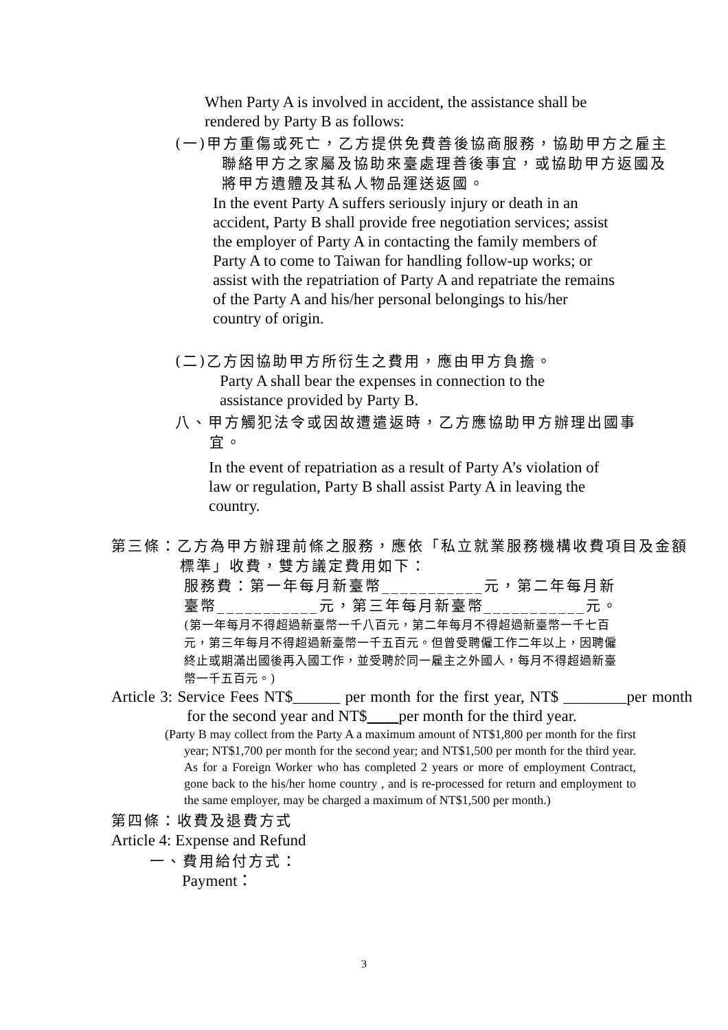When Party A is involved in accident, the assistance shall be rendered by Party B as follows:
(一)甲方重傷或死亡，乙方提供免費善後協商服務，協助甲方之雇主聯絡甲方之家屬及協助來臺處理善後事宜，或協助甲方返國及將甲方遺體及其私人物品運送返國。
In the event Party A suffers seriously injury or death in an accident, Party B shall provide free negotiation services; assist the employer of Party A in contacting the family members of Party A to come to Taiwan for handling follow-up works; or assist with the repatriation of Party A and repatriate the remains of the Party A and his/her personal belongings to his/her country of origin.
(二)乙方因協助甲方所衍生之費用，應由甲方負擔。
Party A shall bear the expenses in connection to the assistance provided by Party B.
八、甲方觸犯法令或因故遭遣返時，乙方應協助甲方辦理出國事宜。
In the event of repatriation as a result of Party A’s violation of law or regulation, Party B shall assist Party A in leaving the country.
第三條：乙方為甲方辦理前條之服務，應依「私立就業服務機構收費項目及金額標準」收費，雙方議定費用如下：
服務費：第一年每月新臺幣___________元，第二年每月新臺幣___________元，第三年每月新臺幣___________元。
(第一年每月不得超過新臺幣一千八百元，第二年每月不得超過新臺幣一千七百元，第三年每月不得超過新臺幣一千五百元。但曾受聘僱工作二年以上，因聘僱終止或期滿出國後再入國工作，並受聘於同一雇主之外國人，每月不得超過新臺幣一千五百元。)
Article 3: Service Fees NT$______ per month for the first year, NT$ ________per month for the second year and NT$ per month for the third year.
(Party B may collect from the Party A a maximum amount of NT$1,800 per month for the first year; NT$1,700 per month for the second year; and NT$1,500 per month for the third year. As for a Foreign Worker who has completed 2 years or more of employment Contract, gone back to the his/her home country , and is re-processed for return and employment to the same employer, may be charged a maximum of NT$1,500 per month.)
第四條：收費及退費方式
Article 4: Expense and Refund
一、費用給付方式：
Payment：
3